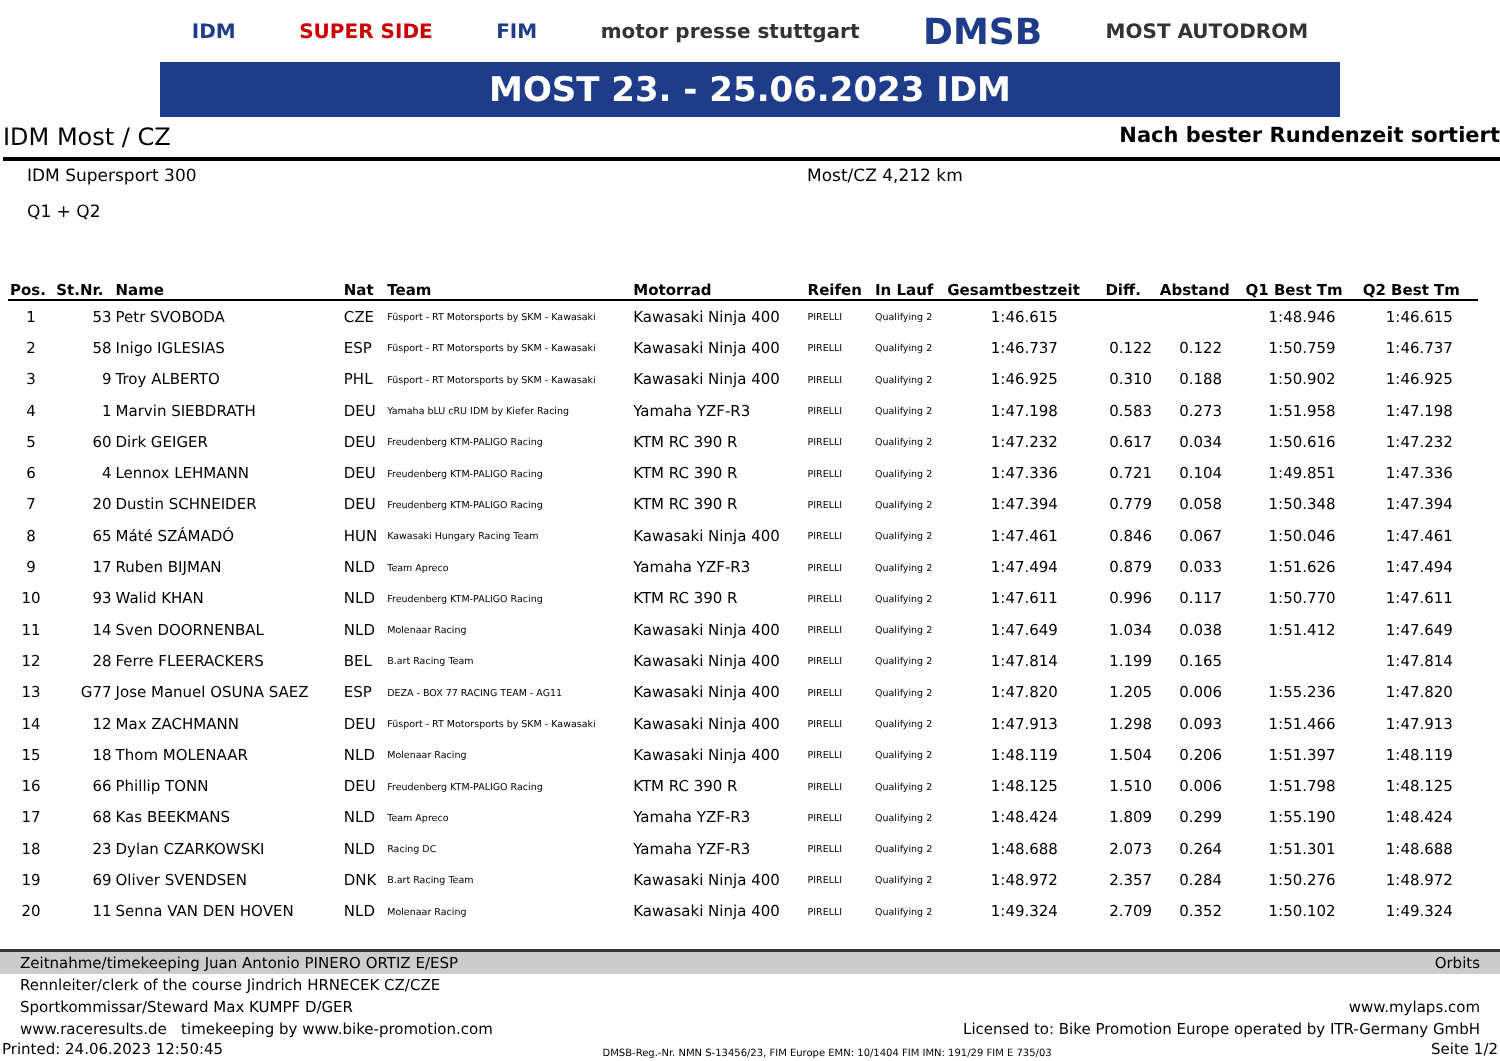IDM SUPER SIDE FIM motor presse stuttgart DMSB MOST AUTODROM
MOST 23. - 25.06.2023 IDM
IDM Most / CZ Nach bester Rundenzeit sortiert
IDM Supersport 300 Most/CZ 4,212 km
Q1 + Q2
| Pos. | St.Nr. | Name | Nat | Team | Motorrad | Reifen | In Lauf | Gesamtbestzeit | Diff. | Abstand | Q1 Best Tm | Q2 Best Tm |
| --- | --- | --- | --- | --- | --- | --- | --- | --- | --- | --- | --- | --- |
| 1 | 53 | Petr SVOBODA | CZE | Füsport - RT Motorsports by SKM - Kawasaki | Kawasaki Ninja 400 | PIRELLI | Qualifying 2 | 1:46.615 | | | 1:48.946 | 1:46.615 |
| 2 | 58 | Inigo IGLESIAS | ESP | Füsport - RT Motorsports by SKM - Kawasaki | Kawasaki Ninja 400 | PIRELLI | Qualifying 2 | 1:46.737 | 0.122 | 0.122 | 1:50.759 | 1:46.737 |
| 3 | 9 | Troy ALBERTO | PHL | Füsport - RT Motorsports by SKM - Kawasaki | Kawasaki Ninja 400 | PIRELLI | Qualifying 2 | 1:46.925 | 0.310 | 0.188 | 1:50.902 | 1:46.925 |
| 4 | 1 | Marvin SIEBDRATH | DEU | Yamaha bLU cRU IDM by Kiefer Racing | Yamaha YZF-R3 | PIRELLI | Qualifying 2 | 1:47.198 | 0.583 | 0.273 | 1:51.958 | 1:47.198 |
| 5 | 60 | Dirk GEIGER | DEU | Freudenberg KTM-PALIGO Racing | KTM RC 390 R | PIRELLI | Qualifying 2 | 1:47.232 | 0.617 | 0.034 | 1:50.616 | 1:47.232 |
| 6 | 4 | Lennox LEHMANN | DEU | Freudenberg KTM-PALIGO Racing | KTM RC 390 R | PIRELLI | Qualifying 2 | 1:47.336 | 0.721 | 0.104 | 1:49.851 | 1:47.336 |
| 7 | 20 | Dustin SCHNEIDER | DEU | Freudenberg KTM-PALIGO Racing | KTM RC 390 R | PIRELLI | Qualifying 2 | 1:47.394 | 0.779 | 0.058 | 1:50.348 | 1:47.394 |
| 8 | 65 | Máté SZÁMADÓ | HUN | Kawasaki Hungary Racing Team | Kawasaki Ninja 400 | PIRELLI | Qualifying 2 | 1:47.461 | 0.846 | 0.067 | 1:50.046 | 1:47.461 |
| 9 | 17 | Ruben BIJMAN | NLD | Team Apreco | Yamaha YZF-R3 | PIRELLI | Qualifying 2 | 1:47.494 | 0.879 | 0.033 | 1:51.626 | 1:47.494 |
| 10 | 93 | Walid KHAN | NLD | Freudenberg KTM-PALIGO Racing | KTM RC 390 R | PIRELLI | Qualifying 2 | 1:47.611 | 0.996 | 0.117 | 1:50.770 | 1:47.611 |
| 11 | 14 | Sven DOORNENBAL | NLD | Molenaar Racing | Kawasaki Ninja 400 | PIRELLI | Qualifying 2 | 1:47.649 | 1.034 | 0.038 | 1:51.412 | 1:47.649 |
| 12 | 28 | Ferre FLEERACKERS | BEL | B.art Racing Team | Kawasaki Ninja 400 | PIRELLI | Qualifying 2 | 1:47.814 | 1.199 | 0.165 | | 1:47.814 |
| 13 | G77 | Jose Manuel OSUNA SAEZ | ESP | DEZA - BOX 77 RACING TEAM - AG11 | Kawasaki Ninja 400 | PIRELLI | Qualifying 2 | 1:47.820 | 1.205 | 0.006 | 1:55.236 | 1:47.820 |
| 14 | 12 | Max ZACHMANN | DEU | Füsport - RT Motorsports by SKM - Kawasaki | Kawasaki Ninja 400 | PIRELLI | Qualifying 2 | 1:47.913 | 1.298 | 0.093 | 1:51.466 | 1:47.913 |
| 15 | 18 | Thom MOLENAAR | NLD | Molenaar Racing | Kawasaki Ninja 400 | PIRELLI | Qualifying 2 | 1:48.119 | 1.504 | 0.206 | 1:51.397 | 1:48.119 |
| 16 | 66 | Phillip TONN | DEU | Freudenberg KTM-PALIGO Racing | KTM RC 390 R | PIRELLI | Qualifying 2 | 1:48.125 | 1.510 | 0.006 | 1:51.798 | 1:48.125 |
| 17 | 68 | Kas BEEKMANS | NLD | Team Apreco | Yamaha YZF-R3 | PIRELLI | Qualifying 2 | 1:48.424 | 1.809 | 0.299 | 1:55.190 | 1:48.424 |
| 18 | 23 | Dylan CZARKOWSKI | NLD | Racing DC | Yamaha YZF-R3 | PIRELLI | Qualifying 2 | 1:48.688 | 2.073 | 0.264 | 1:51.301 | 1:48.688 |
| 19 | 69 | Oliver SVENDSEN | DNK | B.art Racing Team | Kawasaki Ninja 400 | PIRELLI | Qualifying 2 | 1:48.972 | 2.357 | 0.284 | 1:50.276 | 1:48.972 |
| 20 | 11 | Senna VAN DEN HOVEN | NLD | Molenaar Racing | Kawasaki Ninja 400 | PIRELLI | Qualifying 2 | 1:49.324 | 2.709 | 0.352 | 1:50.102 | 1:49.324 |
Zeitnahme/timekeeping Juan Antonio PINERO ORTIZ E/ESP Orbits
Rennleiter/clerk of the course Jindrich HRNECEK CZ/CZE
Sportkommissar/Steward Max KUMPF D/GER www.mylaps.com
www.raceresults.de timekeeping by www.bike-promotion.com Licensed to: Bike Promotion Europe operated by ITR-Germany GmbH
Printed: 24.06.2023 12:50:45 DMSB-Reg.-Nr. NMN S-13456/23, FIM Europe EMN: 10/1404 FIM IMN: 191/29 FIM E 735/03 Seite 1/2